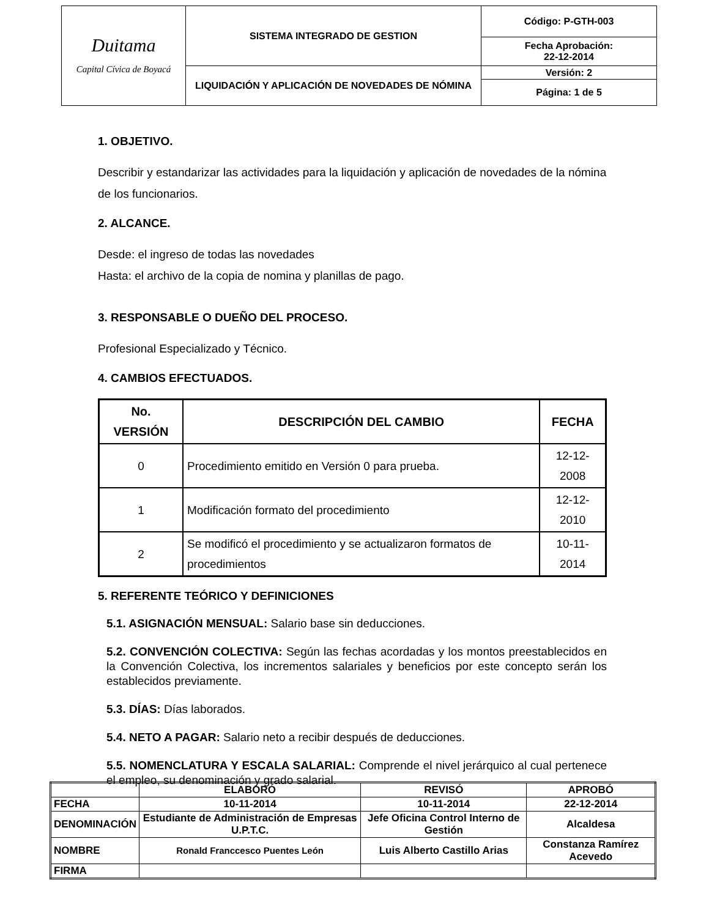| Duitama Capital Cívica de Boyacá | SISTEMA INTEGRADO DE GESTION | Código: P-GTH-003 |
| | | Fecha Aprobación: 22-12-2014 |
| | LIQUIDACIÓN Y APLICACIÓN DE NOVEDADES DE NÓMINA | Versión: 2 |
| | | Página: 1 de 5 |
1. OBJETIVO.
Describir y estandarizar las actividades para la liquidación y aplicación de novedades de la nómina de los funcionarios.
2. ALCANCE.
Desde: el ingreso de todas las novedades
Hasta: el archivo de la copia de nomina y planillas de pago.
3. RESPONSABLE O DUEÑO DEL PROCESO.
Profesional Especializado y Técnico.
4. CAMBIOS EFECTUADOS.
| No. VERSIÓN | DESCRIPCIÓN DEL CAMBIO | FECHA |
| --- | --- | --- |
| 0 | Procedimiento emitido en Versión 0 para prueba. | 12-12-2008 |
| 1 | Modificación formato del procedimiento | 12-12-2010 |
| 2 | Se modificó el procedimiento y se actualizaron formatos de procedimientos | 10-11-2014 |
5. REFERENTE TEÓRICO Y DEFINICIONES
5.1. ASIGNACIÓN MENSUAL: Salario base sin deducciones.
5.2. CONVENCIÓN COLECTIVA: Según las fechas acordadas y los montos preestablecidos en la Convención Colectiva, los incrementos salariales y beneficios por este concepto serán los establecidos previamente.
5.3. DÍAS: Días laborados.
5.4. NETO A PAGAR: Salario neto a recibir después de deducciones.
5.5. NOMENCLATURA Y ESCALA SALARIAL: Comprende el nivel jerárquico al cual pertenece el empleo, su denominación y grado salarial.
| | ELABORÓ | REVISÓ | APROBÓ |
| FECHA | 10-11-2014 | 10-11-2014 | 22-12-2014 |
| DENOMINACIÓN | Estudiante de Administración de Empresas U.P.T.C. | Jefe Oficina Control Interno de Gestión | Alcaldesa |
| NOMBRE | Ronald Franccesco Puentes León | Luis Alberto Castillo Arias | Constanza Ramírez Acevedo |
| FIRMA | | | |